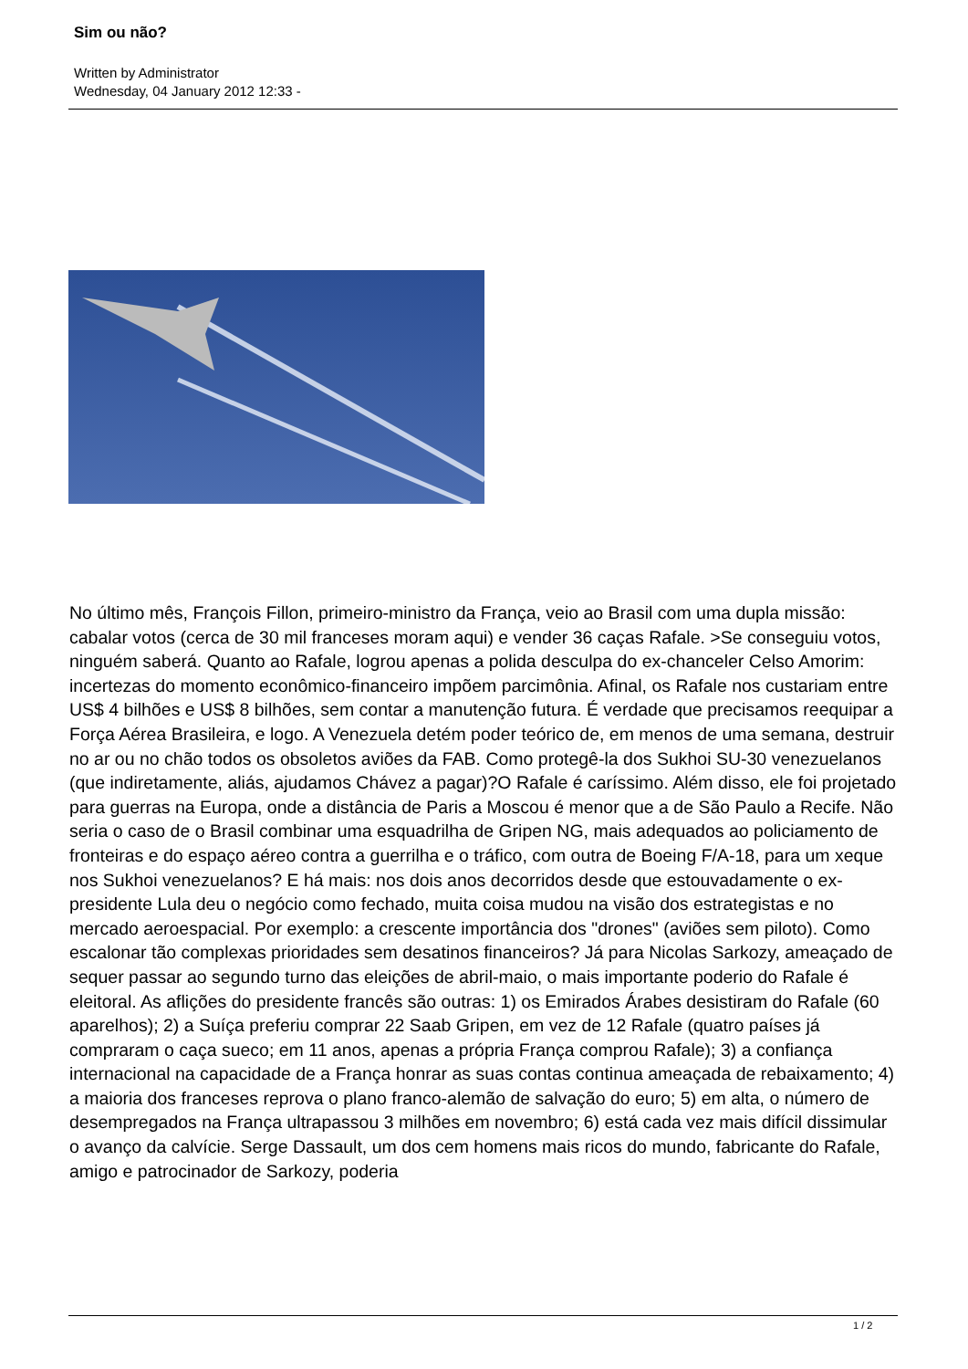Sim ou não?
Written by Administrator
Wednesday, 04 January 2012 12:33 -
No último mês, François Fillon, primeiro-ministro da França, veio ao Brasil com uma dupla missão: cabalar votos (cerca de 30 mil franceses moram aqui) e vender 36 caças Rafale. >Se conseguiu votos, ninguém saberá. Quanto ao Rafale, logrou apenas a polida desculpa do ex-chanceler Celso Amorim: incertezas do momento econômico-financeiro impõem parcimônia. Afinal, os Rafale nos custariam entre US$ 4 bilhões e US$ 8 bilhões, sem contar a manutenção futura. É verdade que precisamos reequipar a Força Aérea Brasileira, e logo. A Venezuela detém poder teórico de, em menos de uma semana, destruir no ar ou no chão todos os obsoletos aviões da FAB. Como protegê-la dos Sukhoi SU-30 venezuelanos (que indiretamente, aliás, ajudamos Chávez a pagar)?O Rafale é caríssimo. Além disso, ele foi projetado para guerras na Europa, onde a distância de Paris a Moscou é menor que a de São Paulo a Recife. Não seria o caso de o Brasil combinar uma esquadrilha de Gripen NG, mais adequados ao policiamento de fronteiras e do espaço aéreo contra a guerrilha e o tráfico, com outra de Boeing F/A-18, para um xeque nos Sukhoi venezuelanos? E há mais: nos dois anos decorridos desde que estouvadamente o ex-presidente Lula deu o negócio como fechado, muita coisa mudou na visão dos estrategistas e no mercado aeroespacial. Por exemplo: a crescente importância dos "drones" (aviões sem piloto). Como escalonar tão complexas prioridades sem desatinos financeiros? Já para Nicolas Sarkozy, ameaçado de sequer passar ao segundo turno das eleições de abril-maio, o mais importante poderio do Rafale é eleitoral. As aflições do presidente francês são outras: 1) os Emirados Árabes desistiram do Rafale (60 aparelhos); 2) a Suíça preferiu comprar 22 Saab Gripen, em vez de 12 Rafale (quatro países já compraram o caça sueco; em 11 anos, apenas a própria França comprou Rafale); 3) a confiança internacional na capacidade de a França honrar as suas contas continua ameaçada de rebaixamento; 4) a maioria dos franceses reprova o plano franco-alemão de salvação do euro; 5) em alta, o número de desempregados na França ultrapassou 3 milhões em novembro; 6) está cada vez mais difícil dissimular o avanço da calvície. Serge Dassault, um dos cem homens mais ricos do mundo, fabricante do Rafale, amigo e patrocinador de Sarkozy, poderia
1 / 2